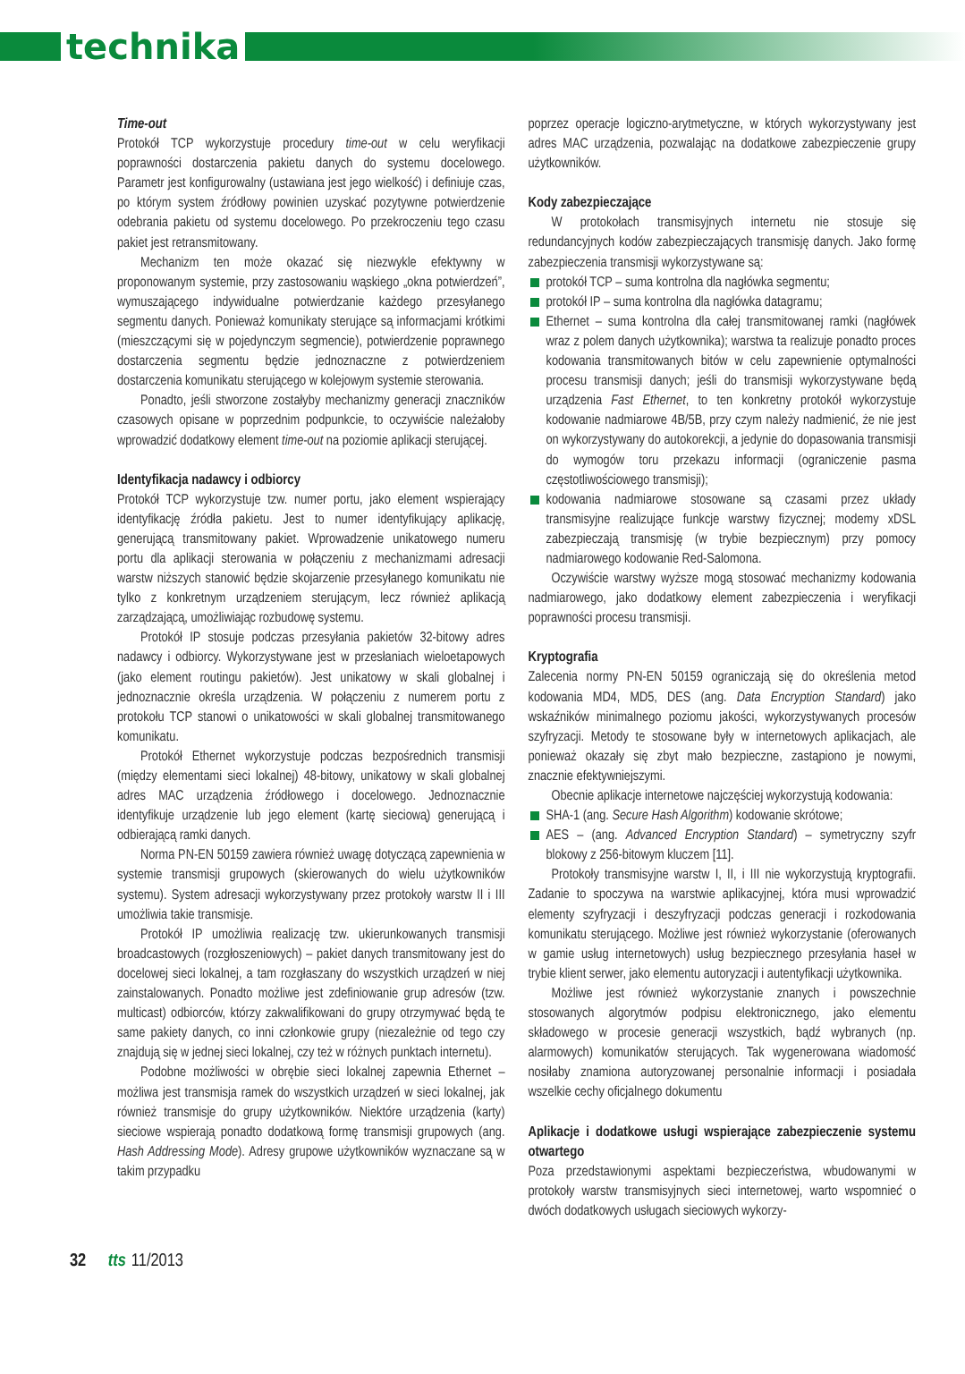technika
Time-out
Protokół TCP wykorzystuje procedury time-out w celu weryfikacji poprawności dostarczenia pakietu danych do systemu docelowego. Parametr jest konfigurowalny (ustawiana jest jego wielkość) i definiuje czas, po którym system źródłowy powinien uzyskać pozytywne potwierdzenie odebrania pakietu od systemu docelowego. Po przekroczeniu tego czasu pakiet jest retransmitowany.
Mechanizm ten może okazać się niezwykle efektywny w proponowanym systemie, przy zastosowaniu wąskiego „okna potwierdzeń”, wymuszającego indywidualne potwierdzanie każdego przesyłanego segmentu danych. Ponieważ komunikaty sterujące są informacjami krótkimi (mieszczącymi się w pojedynczym segmencie), potwierdzenie poprawnego dostarczenia segmentu będzie jednoznaczne z potwierdzeniem dostarczenia komunikatu sterującego w kolejowym systemie sterowania.
Ponadto, jeśli stworzone zostałyby mechanizmy generacji znaczników czasowych opisane w poprzednim podpunkcie, to oczywiście należałoby wprowadzić dodatkowy element time-out na poziomie aplikacji sterującej.
Identyfikacja nadawcy i odbiorcy
Protokół TCP wykorzystuje tzw. numer portu, jako element wspierający identyfikację źródła pakietu. Jest to numer identyfikujący aplikację, generującą transmitowany pakiet. Wprowadzenie unikatowego numeru portu dla aplikacji sterowania w połączeniu z mechanizmami adresacji warstw niższych stanowić będzie skojarzenie przesyłanego komunikatu nie tylko z konkretnym urządzeniem sterującym, lecz również aplikacją zarządzającą, umożliwiając rozbudowę systemu.
Protokół IP stosuje podczas przesyłania pakietów 32-bitowy adres nadawcy i odbiorcy. Wykorzystywane jest w przesłaniach wieloetapowych (jako element routingu pakietów). Jest unikatowy w skali globalnej i jednoznacznie określa urządzenia. W połączeniu z numerem portu z protokołu TCP stanowi o unikatowości w skali globalnej transmitowanego komunikatu.
Protokół Ethernet wykorzystuje podczas bezpośrednich transmisji (między elementami sieci lokalnej) 48-bitowy, unikatowy w skali globalnej adres MAC urządzenia źródłowego i docelowego. Jednoznacznie identyfikuje urządzenie lub jego element (kartę sieciową) generującą i odbierającą ramki danych.
Norma PN-EN 50159 zawiera również uwagę dotyczącą zapewnienia w systemie transmisji grupowych (skierowanych do wielu użytkowników systemu). System adresacji wykorzystywany przez protokoły warstw II i III umożliwia takie transmisje.
Protokół IP umożliwia realizację tzw. ukierunkowanych transmisji broadcastowych (rozgłoszeniowych) – pakiet danych transmitowany jest do docelowej sieci lokalnej, a tam rozgłaszany do wszystkich urządzeń w niej zainstalowanych. Ponadto możliwe jest zdefiniowanie grup adresów (tzw. multicast) odbiorców, którzy zakwalifikowani do grupy otrzymywać będą te same pakiety danych, co inni członkowie grupy (niezależnie od tego czy znajdują się w jednej sieci lokalnej, czy też w różnych punktach internetu).
Podobne możliwości w obrębie sieci lokalnej zapewnia Ethernet – możliwa jest transmisja ramek do wszystkich urządzeń w sieci lokalnej, jak również transmisje do grupy użytkowników. Niektóre urządzenia (karty) sieciowe wspierają ponadto dodatkową formę transmisji grupowych (ang. Hash Addressing Mode). Adresy grupowe użytkowników wyznaczane są w takim przypadku
poprzez operacje logiczno-arytmetyczne, w których wykorzystywany jest adres MAC urządzenia, pozwalając na dodatkowe zabezpieczenie grupy użytkowników.
Kody zabezpieczające
W protokołach transmisyjnych internetu nie stosuje się redundancyjnych kodów zabezpieczających transmisję danych. Jako formę zabezpieczenia transmisji wykorzystywane są:
protokół TCP – suma kontrolna dla nagłówka segmentu;
protokół IP – suma kontrolna dla nagłówka datagramu;
Ethernet – suma kontrolna dla całej transmitowanej ramki (nagłówek wraz z polem danych użytkownika); warstwa ta realizuje ponadto proces kodowania transmitowanych bitów w celu zapewnienie optymalności procesu transmisji danych; jeśli do transmisji wykorzystywane będą urządzenia Fast Ethernet, to ten konkretny protokół wykorzystuje kodowanie nadmiarowe 4B/5B, przy czym należy nadmienić, że nie jest on wykorzystywany do autokorekcji, a jedynie do dopasowania transmisji do wymogów toru przekazu informacji (ograniczenie pasma częstotliwościowego transmisji);
kodowania nadmiarowe stosowane są czasami przez układy transmisyjne realizujące funkcje warstwy fizycznej; modemy xDSL zabezpieczają transmisję (w trybie bezpiecznym) przy pomocy nadmiarowego kodowanie Red-Salomona.
Oczywiście warstwy wyższe mogą stosować mechanizmy kodowania nadmiarowego, jako dodatkowy element zabezpieczenia i weryfikacji poprawności procesu transmisji.
Kryptografia
Zalecenia normy PN-EN 50159 ograniczają się do określenia metod kodowania MD4, MD5, DES (ang. Data Encryption Standard) jako wskaźników minimalnego poziomu jakości, wykorzystywanych procesów szyfryzacji. Metody te stosowane były w internetowych aplikacjach, ale ponieważ okazały się zbyt mało bezpieczne, zastąpiono je nowymi, znacznie efektywniejszymi.
Obecnie aplikacje internetowe najczęściej wykorzystują kodowania:
SHA-1 (ang. Secure Hash Algorithm) kodowanie skrótowe;
AES – (ang. Advanced Encryption Standard) – symetryczny szyfr blokowy z 256-bitowym kluczem [11].
Protokoły transmisyjne warstw I, II, i III nie wykorzystują kryptografii. Zadanie to spoczywa na warstwie aplikacyjnej, która musi wprowadzić elementy szyfryzacji i deszyfryzacji podczas generacji i rozkodowania komunikatu sterującego. Możliwe jest również wykorzystanie (oferowanych w gamie usług internetowych) usług bezpiecznego przesyłania haseł w trybie klient serwer, jako elementu autoryzacji i autentyfikacji użytkownika.
Możliwe jest również wykorzystanie znanych i powszechnie stosowanych algorytmów podpisu elektronicznego, jako elementu składowego w procesie generacji wszystkich, bądź wybranych (np. alarmowych) komunikatów sterujących. Tak wygenerowana wiadomość nosiłaby znamiona autoryzowanej personalnie informacji i posiadała wszelkie cechy oficjalnego dokumentu
Aplikacje i dodatkowe usługi wspierające zabezpieczenie systemu otwartego
Poza przedstawionymi aspektami bezpieczeństwa, wbudowanymi w protokoły warstw transmisyjnych sieci internetowej, warto wspomnieć o dwóch dodatkowych usługach sieciowych wykorzy-
32 tts 11/2013